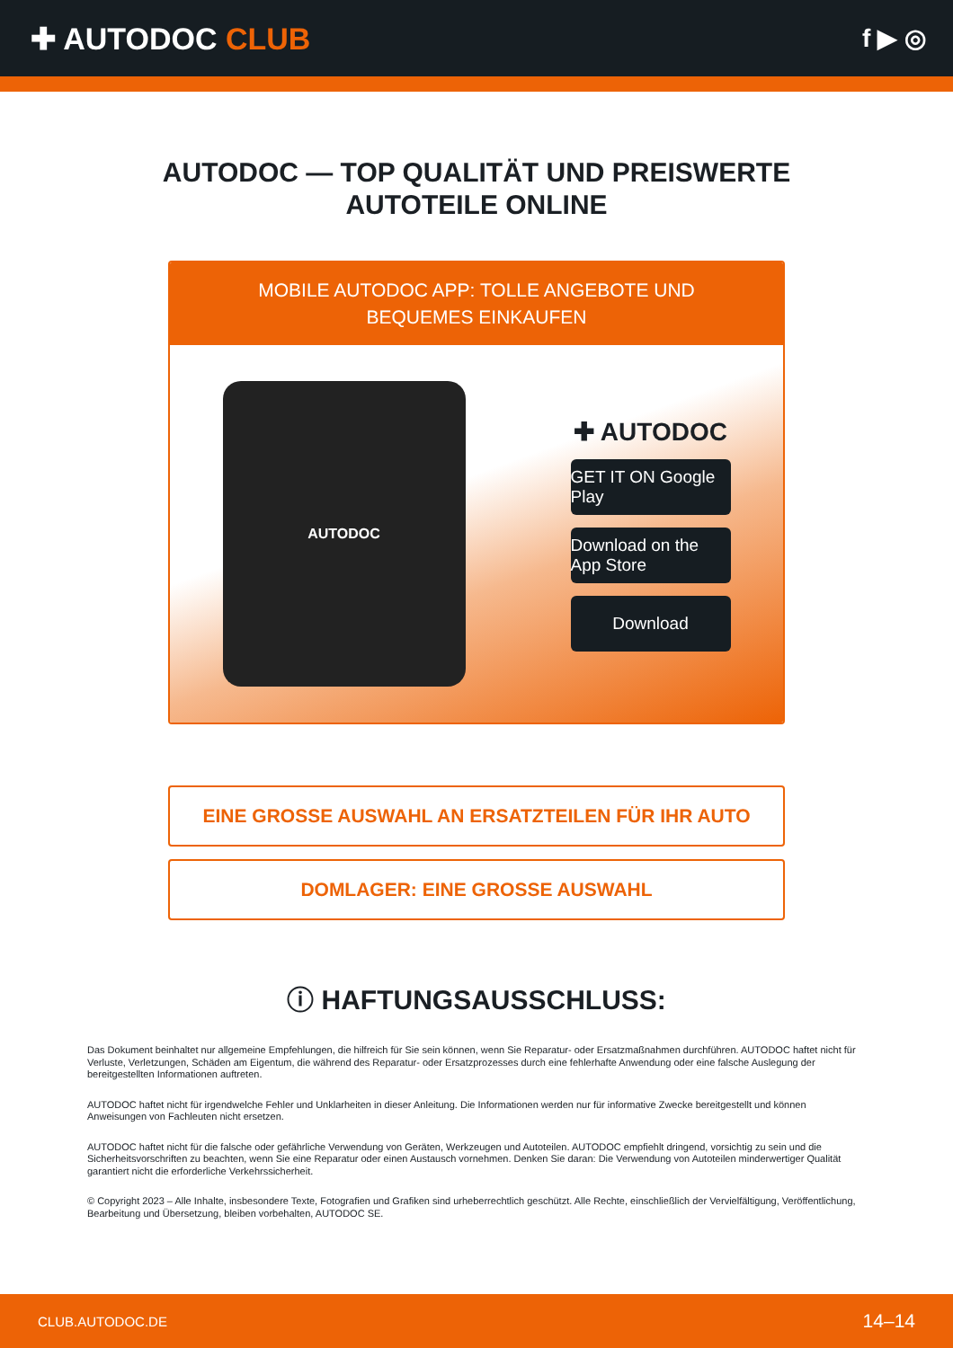✚ AUTODOC CLUB
f ▶ ◎
AUTODOC — TOP QUALITÄT UND PREISWERTE
AUTOTEILE ONLINE
MOBILE AUTODOC APP: TOLLE ANGEBOTE UND BEQUEMES EINKAUFEN
AUTODOC
✚ AUTODOC
GET IT ON Google Play
Download on the App Store
Download
EINE GROSSE AUSWAHL AN ERSATZTEILEN FÜR IHR AUTO
DOMLAGER: EINE GROSSE AUSWAHL
ⓘ HAFTUNGSAUSSCHLUSS:
Das Dokument beinhaltet nur allgemeine Empfehlungen, die hilfreich für Sie sein können, wenn Sie Reparatur- oder Ersatzmaßnahmen durchführen. AUTODOC haftet nicht für Verluste, Verletzungen, Schäden am Eigentum, die während des Reparatur- oder Ersatzprozesses durch eine fehlerhafte Anwendung oder eine falsche Auslegung der bereitgestellten Informationen auftreten.
AUTODOC haftet nicht für irgendwelche Fehler und Unklarheiten in dieser Anleitung. Die Informationen werden nur für informative Zwecke bereitgestellt und können Anweisungen von Fachleuten nicht ersetzen.
AUTODOC haftet nicht für die falsche oder gefährliche Verwendung von Geräten, Werkzeugen und Autoteilen. AUTODOC empfiehlt dringend, vorsichtig zu sein und die Sicherheitsvorschriften zu beachten, wenn Sie eine Reparatur oder einen Austausch vornehmen. Denken Sie daran: Die Verwendung von Autoteilen minderwertiger Qualität garantiert nicht die erforderliche Verkehrssicherheit.
© Copyright 2023 – Alle Inhalte, insbesondere Texte, Fotografien und Grafiken sind urheberrechtlich geschützt. Alle Rechte, einschließlich der Vervielfältigung, Veröffentlichung, Bearbeitung und Übersetzung, bleiben vorbehalten, AUTODOC SE.
CLUB.AUTODOC.DE 14–14